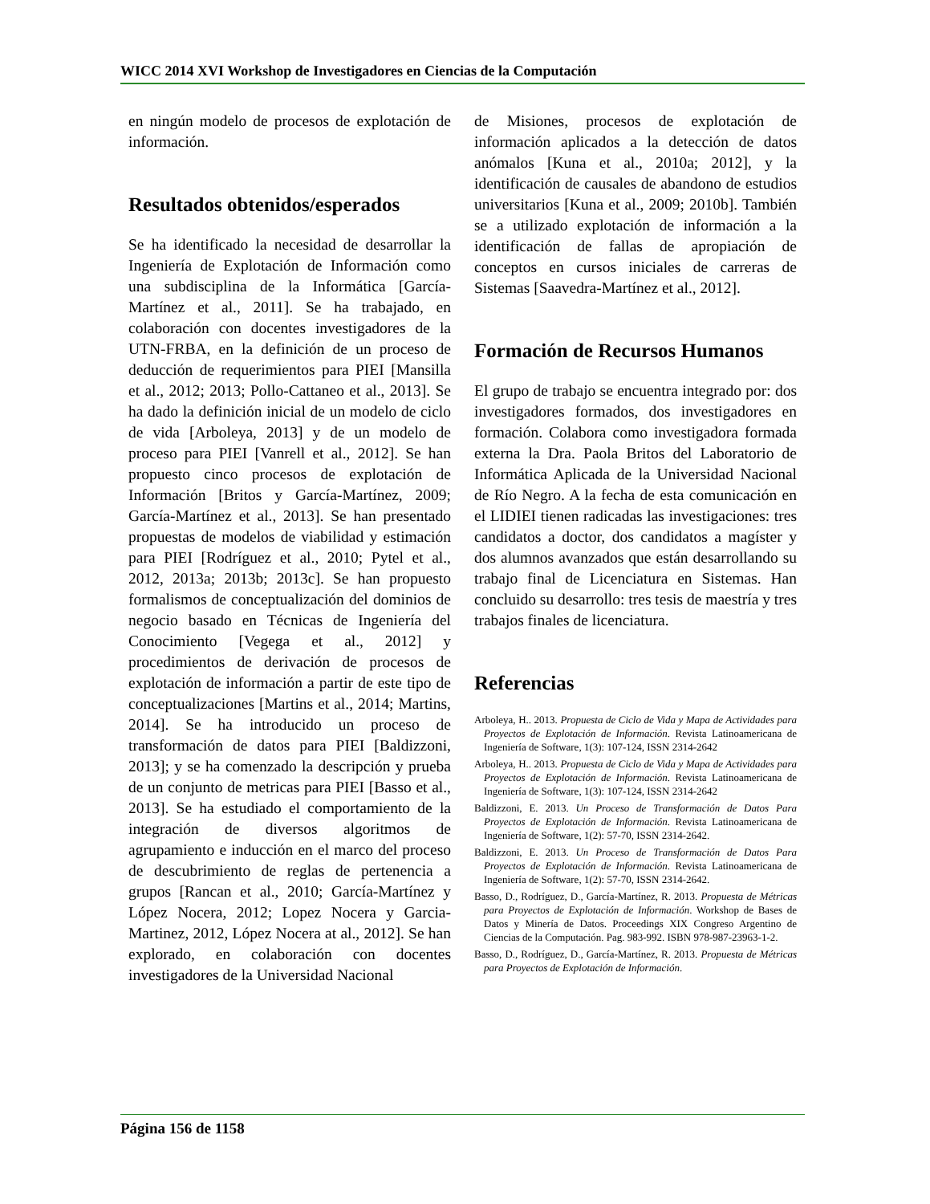WICC 2014 XVI Workshop de Investigadores en Ciencias de la Computación
en ningún modelo de procesos de explotación de información.
Resultados obtenidos/esperados
Se ha identificado la necesidad de desarrollar la Ingeniería de Explotación de Información como una subdisciplina de la Informática [García-Martínez et al., 2011]. Se ha trabajado, en colaboración con docentes investigadores de la UTN-FRBA, en la definición de un proceso de deducción de requerimientos para PIEI [Mansilla et al., 2012; 2013; Pollo-Cattaneo et al., 2013]. Se ha dado la definición inicial de un modelo de ciclo de vida [Arboleya, 2013] y de un modelo de proceso para PIEI [Vanrell et al., 2012]. Se han propuesto cinco procesos de explotación de Información [Britos y García-Martínez, 2009; García-Martínez et al., 2013]. Se han presentado propuestas de modelos de viabilidad y estimación para PIEI [Rodríguez et al., 2010; Pytel et al., 2012, 2013a; 2013b; 2013c]. Se han propuesto formalismos de conceptualización del dominios de negocio basado en Técnicas de Ingeniería del Conocimiento [Vegega et al., 2012] y procedimientos de derivación de procesos de explotación de información a partir de este tipo de conceptualizaciones [Martins et al., 2014; Martins, 2014]. Se ha introducido un proceso de transformación de datos para PIEI [Baldizzoni, 2013]; y se ha comenzado la descripción y prueba de un conjunto de metricas para PIEI [Basso et al., 2013]. Se ha estudiado el comportamiento de la integración de diversos algoritmos de agrupamiento e inducción en el marco del proceso de descubrimiento de reglas de pertenencia a grupos [Rancan et al., 2010; García-Martínez y López Nocera, 2012; Lopez Nocera y Garcia-Martinez, 2012, López Nocera at al., 2012]. Se han explorado, en colaboración con docentes investigadores de la Universidad Nacional
de Misiones, procesos de explotación de información aplicados a la detección de datos anómalos [Kuna et al., 2010a; 2012], y la identificación de causales de abandono de estudios universitarios [Kuna et al., 2009; 2010b]. También se a utilizado explotación de información a la identificación de fallas de apropiación de conceptos en cursos iniciales de carreras de Sistemas [Saavedra-Martínez et al., 2012].
Formación de Recursos Humanos
El grupo de trabajo se encuentra integrado por: dos investigadores formados, dos investigadores en formación. Colabora como investigadora formada externa la Dra. Paola Britos del Laboratorio de Informática Aplicada de la Universidad Nacional de Río Negro. A la fecha de esta comunicación en el LIDIEI tienen radicadas las investigaciones: tres candidatos a doctor, dos candidatos a magíster y dos alumnos avanzados que están desarrollando su trabajo final de Licenciatura en Sistemas. Han concluido su desarrollo: tres tesis de maestría y tres trabajos finales de licenciatura.
Referencias
Arboleya, H.. 2013. Propuesta de Ciclo de Vida y Mapa de Actividades para Proyectos de Explotación de Información. Revista Latinoamericana de Ingeniería de Software, 1(3): 107-124, ISSN 2314-2642
Arboleya, H.. 2013. Propuesta de Ciclo de Vida y Mapa de Actividades para Proyectos de Explotación de Información. Revista Latinoamericana de Ingeniería de Software, 1(3): 107-124, ISSN 2314-2642
Baldizzoni, E. 2013. Un Proceso de Transformación de Datos Para Proyectos de Explotación de Información. Revista Latinoamericana de Ingeniería de Software, 1(2): 57-70, ISSN 2314-2642.
Baldizzoni, E. 2013. Un Proceso de Transformación de Datos Para Proyectos de Explotación de Información. Revista Latinoamericana de Ingeniería de Software, 1(2): 57-70, ISSN 2314-2642.
Basso, D., Rodríguez, D., García-Martínez, R. 2013. Propuesta de Métricas para Proyectos de Explotación de Información. Workshop de Bases de Datos y Minería de Datos. Proceedings XIX Congreso Argentino de Ciencias de la Computación. Pag. 983-992. ISBN 978-987-23963-1-2.
Basso, D., Rodríguez, D., García-Martínez, R. 2013. Propuesta de Métricas para Proyectos de Explotación de Información.
Página 156 de 1158